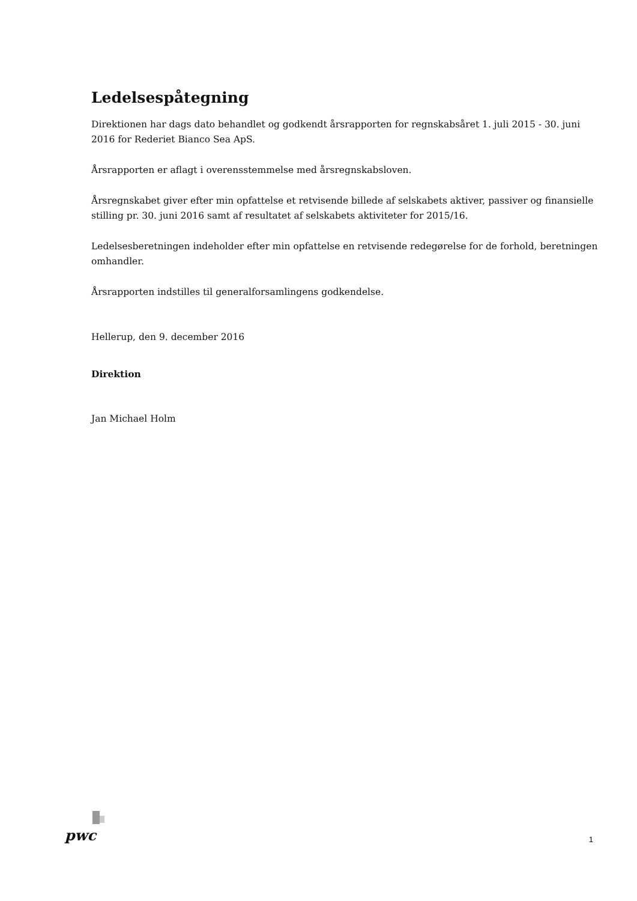Ledelsespåtegning
Direktionen har dags dato behandlet og godkendt årsrapporten for regnskabsåret 1. juli 2015 - 30. juni 2016 for Rederiet Bianco Sea ApS.
Årsrapporten er aflagt i overensstemmelse med årsregnskabsloven.
Årsregnskabet giver efter min opfattelse et retvisende billede af selskabets aktiver, passiver og finansielle stilling pr. 30. juni 2016 samt af resultatet af selskabets aktiviteter for 2015/16.
Ledelsesberetningen indeholder efter min opfattelse en retvisende redegørelse for de forhold, beretningen omhandler.
Årsrapporten indstilles til generalforsamlingens godkendelse.
Hellerup, den 9. december 2016
Direktion
Jan Michael Holm
pwc
1